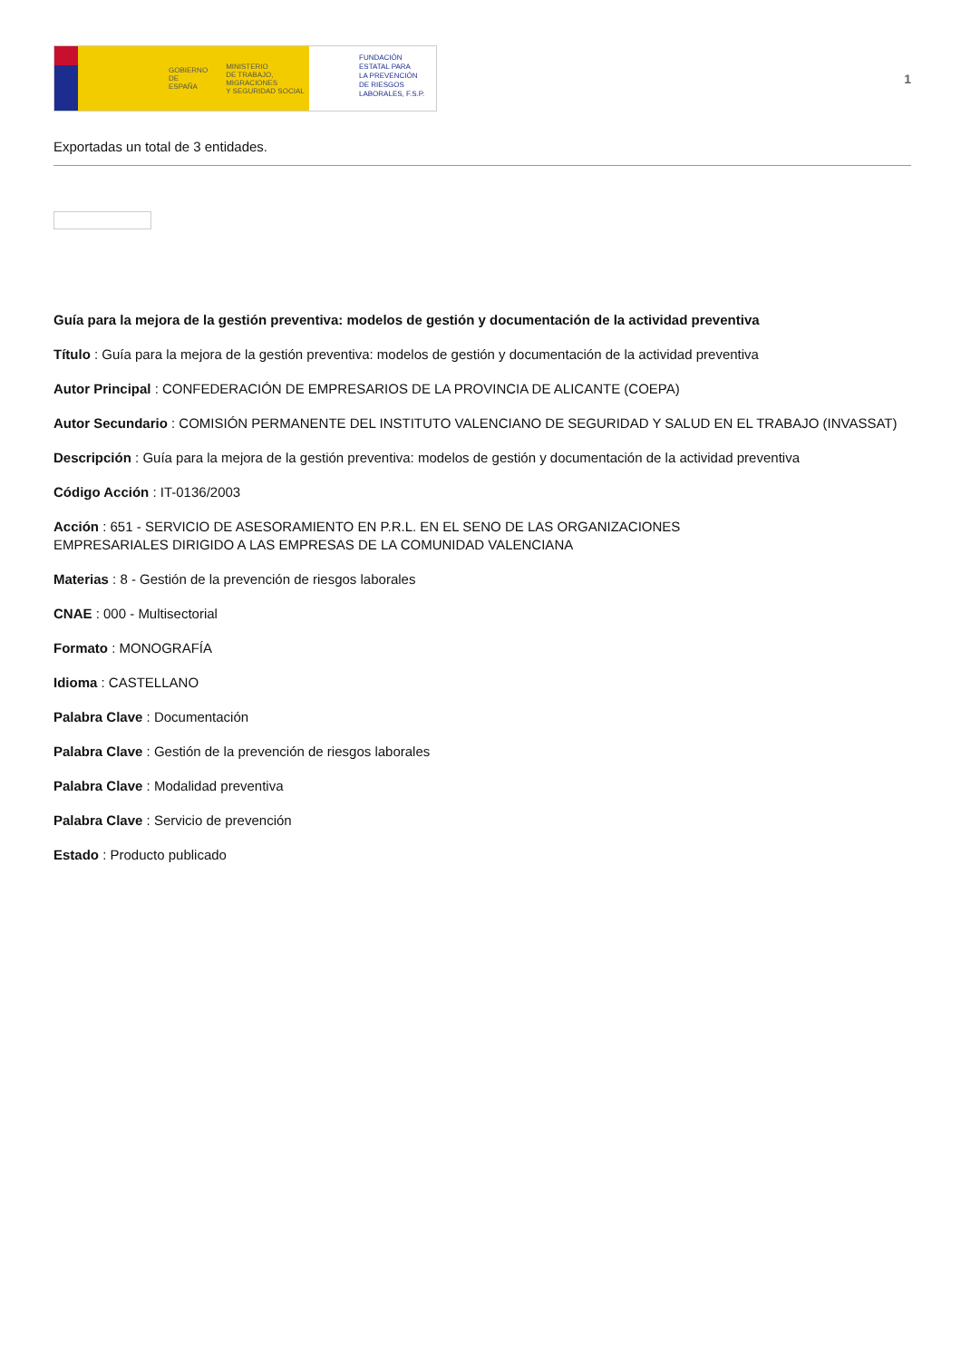GOBIERNO
DE ESPAÑA MINISTERIO
DE TRABAJO, MIGRACIONES
Y SEGURIDAD SOCIAL
FUNDACIÓN
ESTATAL PARA
LA PREVENCIÓN
DE RIESGOS
LABORALES, F.S.P.
1
Exportadas un total de 3 entidades.
Guía para la mejora de la gestión preventiva: modelos de gestión y documentación de la actividad preventiva
Título : Guía para la mejora de la gestión preventiva: modelos de gestión y documentación de la actividad preventiva
Autor Principal : CONFEDERACIÓN DE EMPRESARIOS DE LA PROVINCIA DE ALICANTE (COEPA)
Autor Secundario : COMISIÓN PERMANENTE DEL INSTITUTO VALENCIANO DE SEGURIDAD Y SALUD EN EL TRABAJO (INVASSAT)
Descripción : Guía para la mejora de la gestión preventiva: modelos de gestión y documentación de la actividad preventiva
Código Acción : IT-0136/2003
Acción : 651 - SERVICIO DE ASESORAMIENTO EN P.R.L. EN EL SENO DE LAS ORGANIZACIONES
EMPRESARIALES DIRIGIDO A LAS EMPRESAS DE LA COMUNIDAD VALENCIANA
Materias : 8 - Gestión de la prevención de riesgos laborales
CNAE : 000 - Multisectorial
Formato : MONOGRAFÍA
Idioma : CASTELLANO
Palabra Clave : Documentación
Palabra Clave : Gestión de la prevención de riesgos laborales
Palabra Clave : Modalidad preventiva
Palabra Clave : Servicio de prevención
Estado : Producto publicado